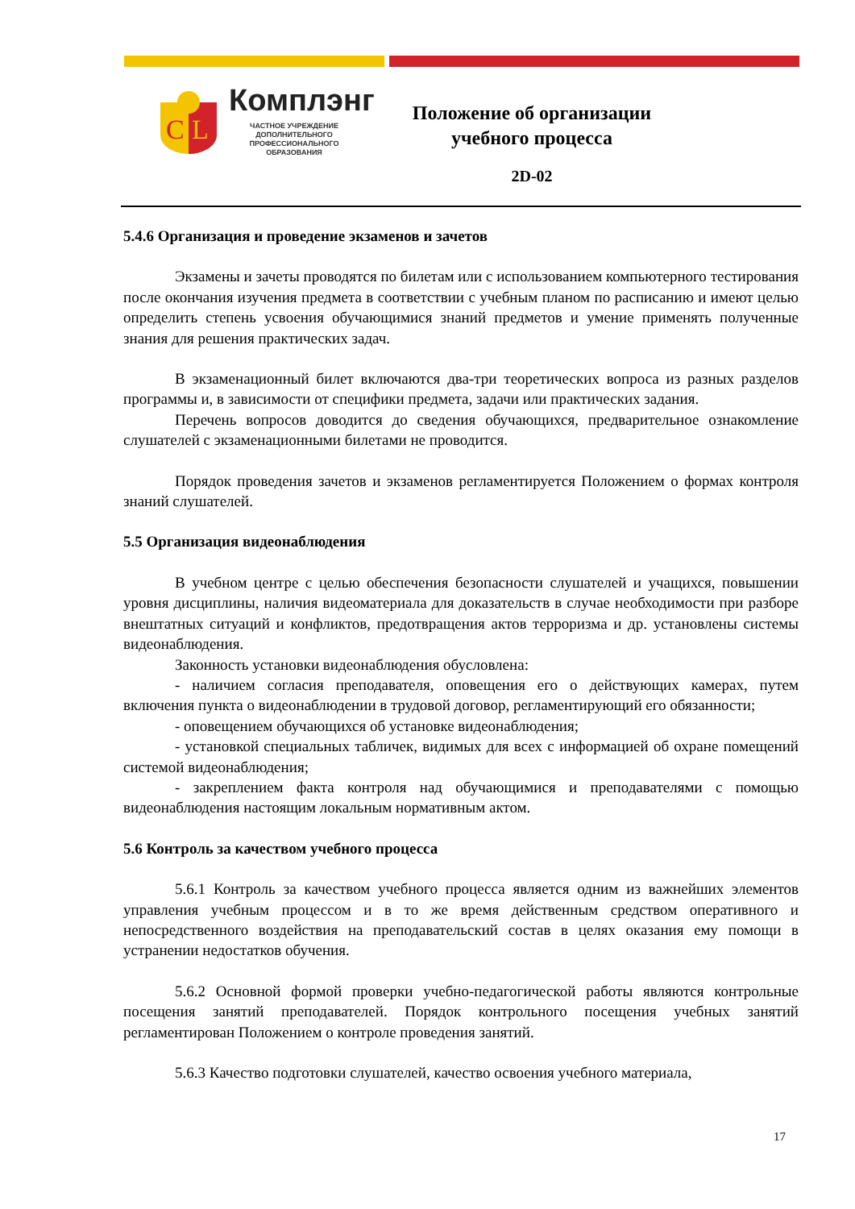C
L
Комплэнг
ЧАСТНОЕ УЧРЕЖДЕНИЕ ДОПОЛНИТЕЛЬНОГО ПРОФЕССИОНАЛЬНОГО ОБРАЗОВАНИЯ
Положение об организации учебного процесса
2D-02
5.4.6 Организация и проведение экзаменов и зачетов
Экзамены и зачеты проводятся по билетам или с использованием компьютерного тестирования после окончания изучения предмета в соответствии с учебным планом по расписанию и имеют целью определить степень усвоения обучающимися знаний предметов и умение применять полученные знания для решения практических задач.
В экзаменационный билет включаются два-три теоретических вопроса из разных разделов программы и, в зависимости от специфики предмета, задачи или практических задания.
Перечень вопросов доводится до сведения обучающихся, предварительное ознакомление слушателей с экзаменационными билетами не проводится.
Порядок проведения зачетов и экзаменов регламентируется Положением о формах контроля знаний слушателей.
5.5 Организация видеонаблюдения
В учебном центре с целью обеспечения безопасности слушателей и учащихся, повышении уровня дисциплины, наличия видеоматериала для доказательств в случае необходимости при разборе внештатных ситуаций и конфликтов, предотвращения актов терроризма и др. установлены системы видеонаблюдения.
Законность установки видеонаблюдения обусловлена:
- наличием согласия преподавателя, оповещения его о действующих камерах, путем включения пункта о видеонаблюдении в трудовой договор, регламентирующий его обязанности;
- оповещением обучающихся об установке видеонаблюдения;
- установкой специальных табличек, видимых для всех с информацией об охране помещений системой видеонаблюдения;
- закреплением факта контроля над обучающимися и преподавателями с помощью видеонаблюдения настоящим локальным нормативным актом.
5.6 Контроль за качеством учебного процесса
5.6.1 Контроль за качеством учебного процесса является одним из важнейших элементов управления учебным процессом и в то же время действенным средством оперативного и непосредственного воздействия на преподавательский состав в целях оказания ему помощи в устранении недостатков обучения.
5.6.2 Основной формой проверки учебно-педагогической работы являются контрольные посещения занятий преподавателей. Порядок контрольного посещения учебных занятий регламентирован Положением о контроле проведения занятий.
5.6.3 Качество подготовки слушателей, качество освоения учебного материала,
17